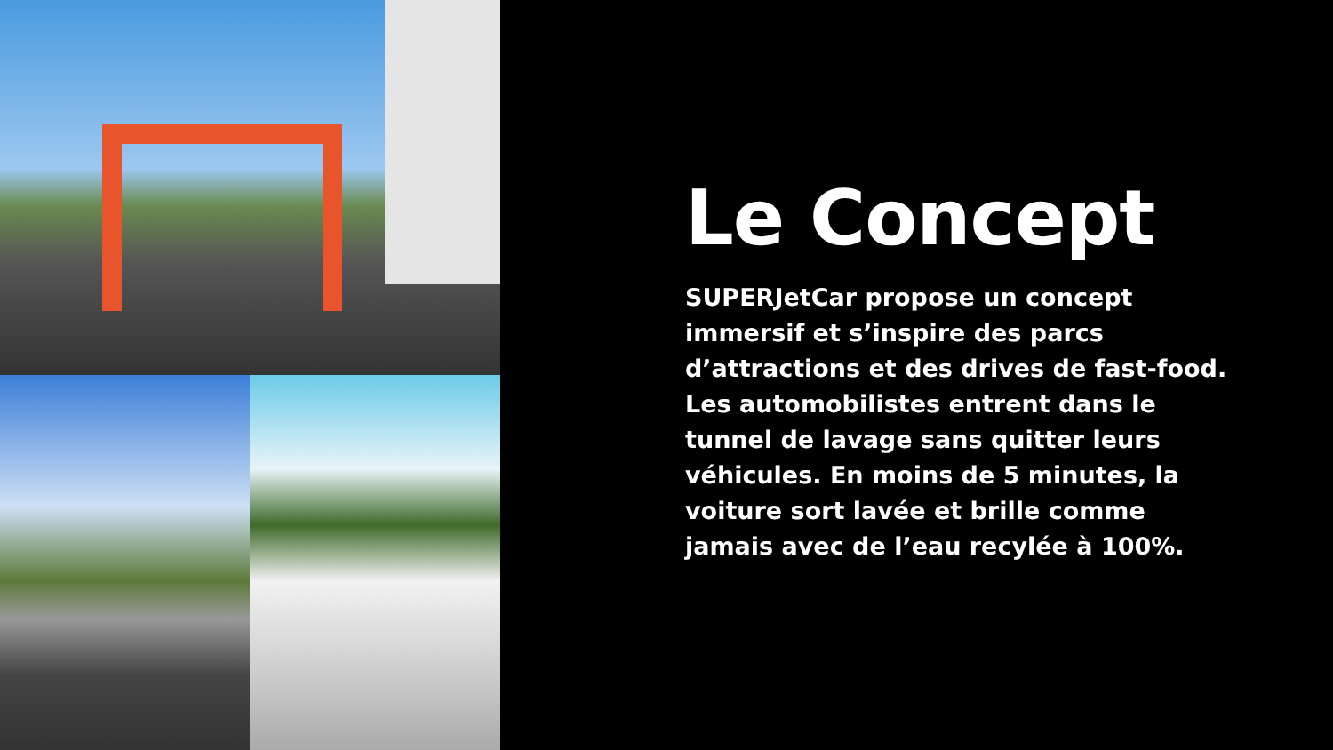Le Concept
SUPERJetCar propose un concept immersif et s’inspire des parcs d’attractions et des drives de fast-food. Les automobilistes entrent dans le tunnel de lavage sans quitter leurs véhicules. En moins de 5 minutes, la voiture sort lavée et brille comme jamais avec de l’eau recylée à 100%.